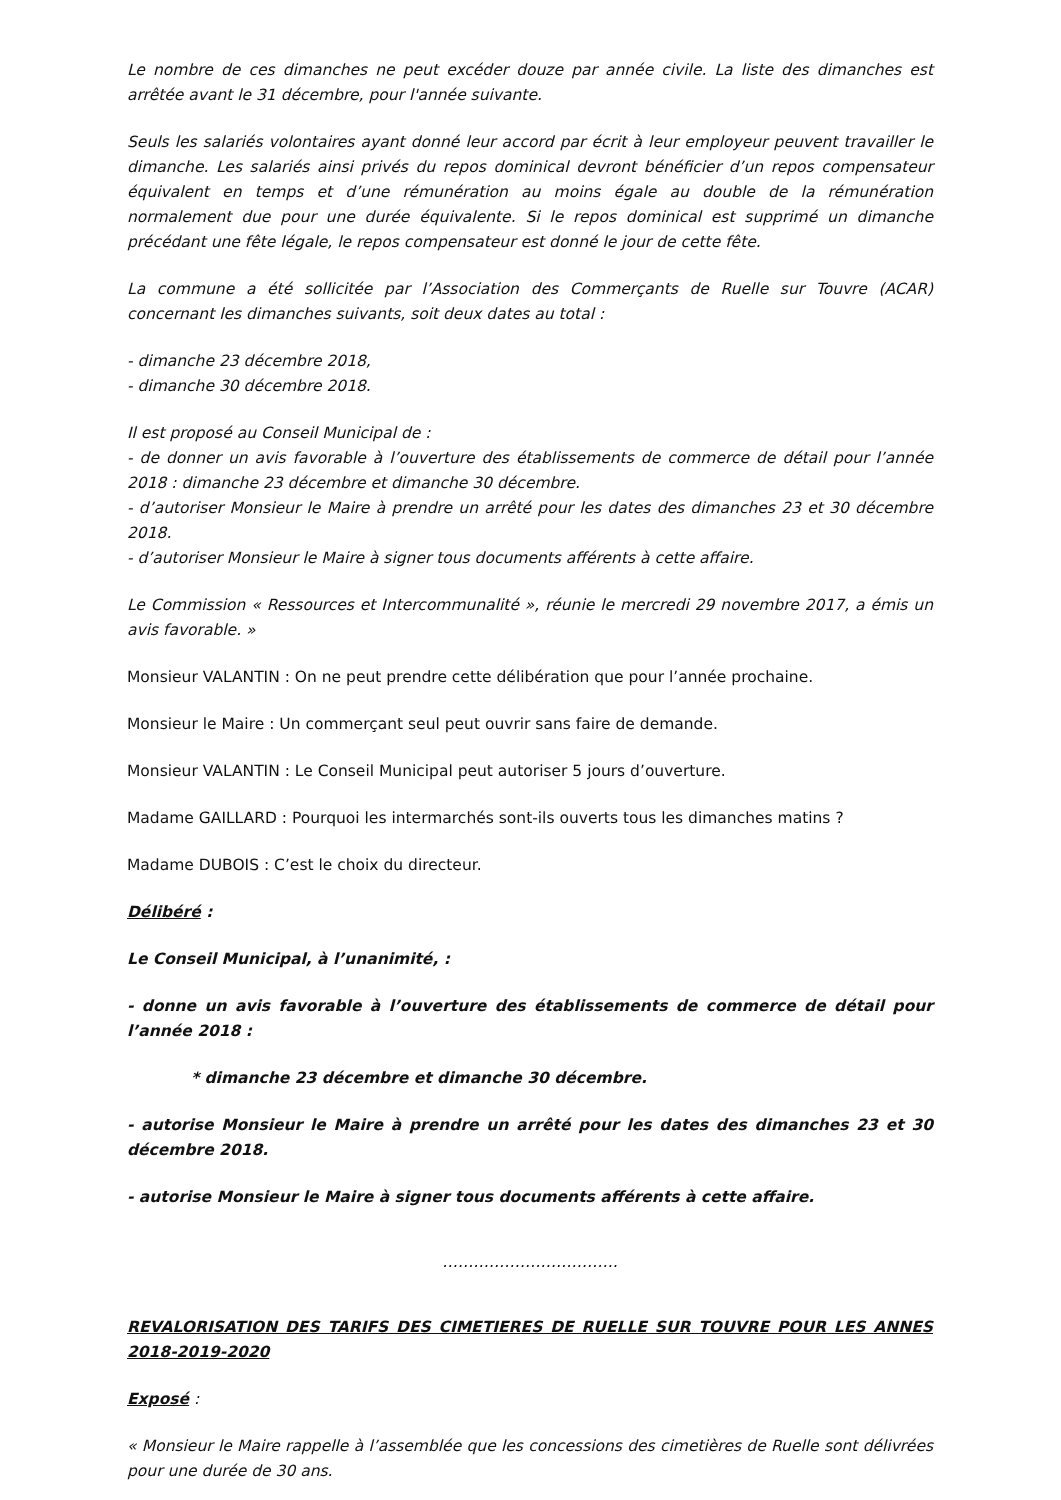Le nombre de ces dimanches ne peut excéder douze par année civile. La liste des dimanches est arrêtée avant le 31 décembre, pour l'année suivante.
Seuls les salariés volontaires ayant donné leur accord par écrit à leur employeur peuvent travailler le dimanche. Les salariés ainsi privés du repos dominical devront bénéficier d’un repos compensateur équivalent en temps et d’une rémunération au moins égale au double de la rémunération normalement due pour une durée équivalente. Si le repos dominical est supprimé un dimanche précédant une fête légale, le repos compensateur est donné le jour de cette fête.
La commune a été sollicitée par l’Association des Commerçants de Ruelle sur Touvre (ACAR) concernant les dimanches suivants, soit deux dates au total :
- dimanche 23 décembre 2018,
- dimanche 30 décembre 2018.
Il est proposé au Conseil Municipal de :
- de donner un avis favorable à l’ouverture des établissements de commerce de détail pour l’année 2018 : dimanche 23 décembre et dimanche 30 décembre.
- d’autoriser Monsieur le Maire à prendre un arrêté pour les dates des dimanches 23 et 30 décembre 2018.
- d’autoriser Monsieur le Maire à signer tous documents afférents à cette affaire.
Le Commission « Ressources et Intercommunalité », réunie le mercredi 29 novembre 2017, a émis un avis favorable. »
Monsieur VALANTIN : On ne peut prendre cette délibération que pour l’année prochaine.
Monsieur le Maire : Un commerçant seul peut ouvrir sans faire de demande.
Monsieur VALANTIN : Le Conseil Municipal peut autoriser 5 jours d’ouverture.
Madame GAILLARD : Pourquoi les intermarchés sont-ils ouverts tous les dimanches matins ?
Madame DUBOIS : C’est le choix du directeur.
Délibéré :
Le Conseil Municipal, à l’unanimité, :
- donne un avis favorable à l’ouverture des établissements de commerce de détail pour l’année 2018 :
* dimanche 23 décembre et dimanche 30 décembre.
- autorise Monsieur le Maire à prendre un arrêté pour les dates des dimanches 23 et 30 décembre 2018.
- autorise Monsieur le Maire à signer tous documents afférents à cette affaire.
…………………………….
REVALORISATION DES TARIFS DES CIMETIERES DE RUELLE SUR TOUVRE POUR LES ANNES 2018-2019-2020
Exposé :
« Monsieur le Maire rappelle à l’assemblée que les concessions des cimetières de Ruelle sont délivrées pour une durée de 30 ans.